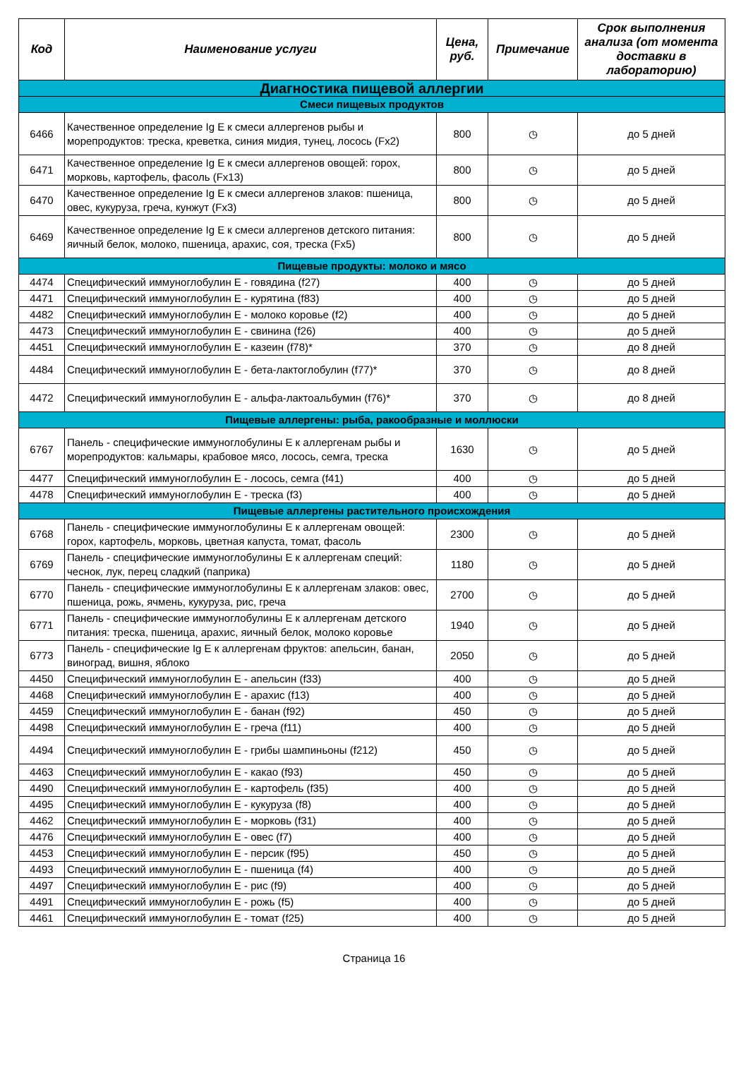| Код | Наименование услуги | Цена, руб. | Примечание | Срок выполнения анализа (от момента доставки в лабораторию) |
| --- | --- | --- | --- | --- |
| Диагностика пищевой аллергии | | | | |
| Смеси пищевых продуктов | | | | |
| 6466 | Качественное определение Ig E к смеси аллергенов рыбы и морепродуктов: треска, креветка, синия мидия, тунец, лосось (Fx2) | 800 | ◷ | до 5 дней |
| 6471 | Качественное определение Ig E к смеси аллергенов овощей: горох, морковь, картофель, фасоль (Fx13) | 800 | ◷ | до 5 дней |
| 6470 | Качественное определение Ig E к смеси аллергенов злаков: пшеница, овес, кукуруза, греча, кунжут (Fx3) | 800 | ◷ | до 5 дней |
| 6469 | Качественное определение Ig E к смеси аллергенов детского питания: яичный белок, молоко, пшеница, арахис, соя, треска (Fx5) | 800 | ◷ | до 5 дней |
| Пищевые продукты: молоко и мясо | | | | |
| 4474 | Специфический иммуноглобулин Е - говядина (f27) | 400 | ◷ | до 5 дней |
| 4471 | Специфический иммуноглобулин Е - курятина (f83) | 400 | ◷ | до 5 дней |
| 4482 | Специфический иммуноглобулин Е - молоко коровье (f2) | 400 | ◷ | до 5 дней |
| 4473 | Специфический иммуноглобулин Е - свинина (f26) | 400 | ◷ | до 5 дней |
| 4451 | Специфический иммуноглобулин Е - казеин (f78)* | 370 | ◷ | до 8 дней |
| 4484 | Специфический иммуноглобулин Е - бета-лактоглобулин (f77)* | 370 | ◷ | до 8 дней |
| 4472 | Специфический иммуноглобулин Е - альфа-лактоальбумин (f76)* | 370 | ◷ | до 8 дней |
| Пищевые аллергены: рыба, ракообразные и моллюски | | | | |
| 6767 | Панель - специфические иммуноглобулины Е к аллергенам рыбы и морепродуктов: кальмары, крабовое мясо, лосось, семга, треска | 1630 | ◷ | до 5 дней |
| 4477 | Специфический иммуноглобулин Е - лосось, семга (f41) | 400 | ◷ | до 5 дней |
| 4478 | Специфический иммуноглобулин Е - треска (f3) | 400 | ◷ | до 5 дней |
| Пищевые аллергены растительного происхождения | | | | |
| 6768 | Панель - специфические иммуноглобулины Е к аллергенам овощей: горох, картофель, морковь, цветная капуста, томат, фасоль | 2300 | ◷ | до 5 дней |
| 6769 | Панель - специфические иммуноглобулины Е к аллергенам специй: чеснок, лук, перец сладкий (паприка) | 1180 | ◷ | до 5 дней |
| 6770 | Панель - специфические иммуноглобулины Е к аллергенам злаков: овес, пшеница, рожь, ячмень, кукуруза, рис, греча | 2700 | ◷ | до 5 дней |
| 6771 | Панель - специфические иммуноглобулины Е к аллергенам детского питания: треска, пшеница, арахис, яичный белок, молоко коровье | 1940 | ◷ | до 5 дней |
| 6773 | Панель - специфические Ig E к аллергенам фруктов: апельсин, банан, виноград, вишня, яблоко | 2050 | ◷ | до 5 дней |
| 4450 | Специфический иммуноглобулин Е - апельсин (f33) | 400 | ◷ | до 5 дней |
| 4468 | Специфический иммуноглобулин Е - арахис (f13) | 400 | ◷ | до 5 дней |
| 4459 | Специфический иммуноглобулин Е - банан (f92) | 450 | ◷ | до 5 дней |
| 4498 | Специфический иммуноглобулин Е - греча (f11) | 400 | ◷ | до 5 дней |
| 4494 | Специфический иммуноглобулин Е - грибы шампиньоны (f212) | 450 | ◷ | до 5 дней |
| 4463 | Специфический иммуноглобулин Е - какао (f93) | 450 | ◷ | до 5 дней |
| 4490 | Специфический иммуноглобулин Е - картофель (f35) | 400 | ◷ | до 5 дней |
| 4495 | Специфический иммуноглобулин Е - кукуруза (f8) | 400 | ◷ | до 5 дней |
| 4462 | Специфический иммуноглобулин Е - морковь (f31) | 400 | ◷ | до 5 дней |
| 4476 | Специфический иммуноглобулин Е - овес (f7) | 400 | ◷ | до 5 дней |
| 4453 | Специфический иммуноглобулин Е - персик (f95) | 450 | ◷ | до 5 дней |
| 4493 | Специфический иммуноглобулин Е - пшеница (f4) | 400 | ◷ | до 5 дней |
| 4497 | Специфический иммуноглобулин Е - рис (f9) | 400 | ◷ | до 5 дней |
| 4491 | Специфический иммуноглобулин Е - рожь (f5) | 400 | ◷ | до 5 дней |
| 4461 | Специфический иммуноглобулин Е - томат (f25) | 400 | ◷ | до 5 дней |
Страница 16